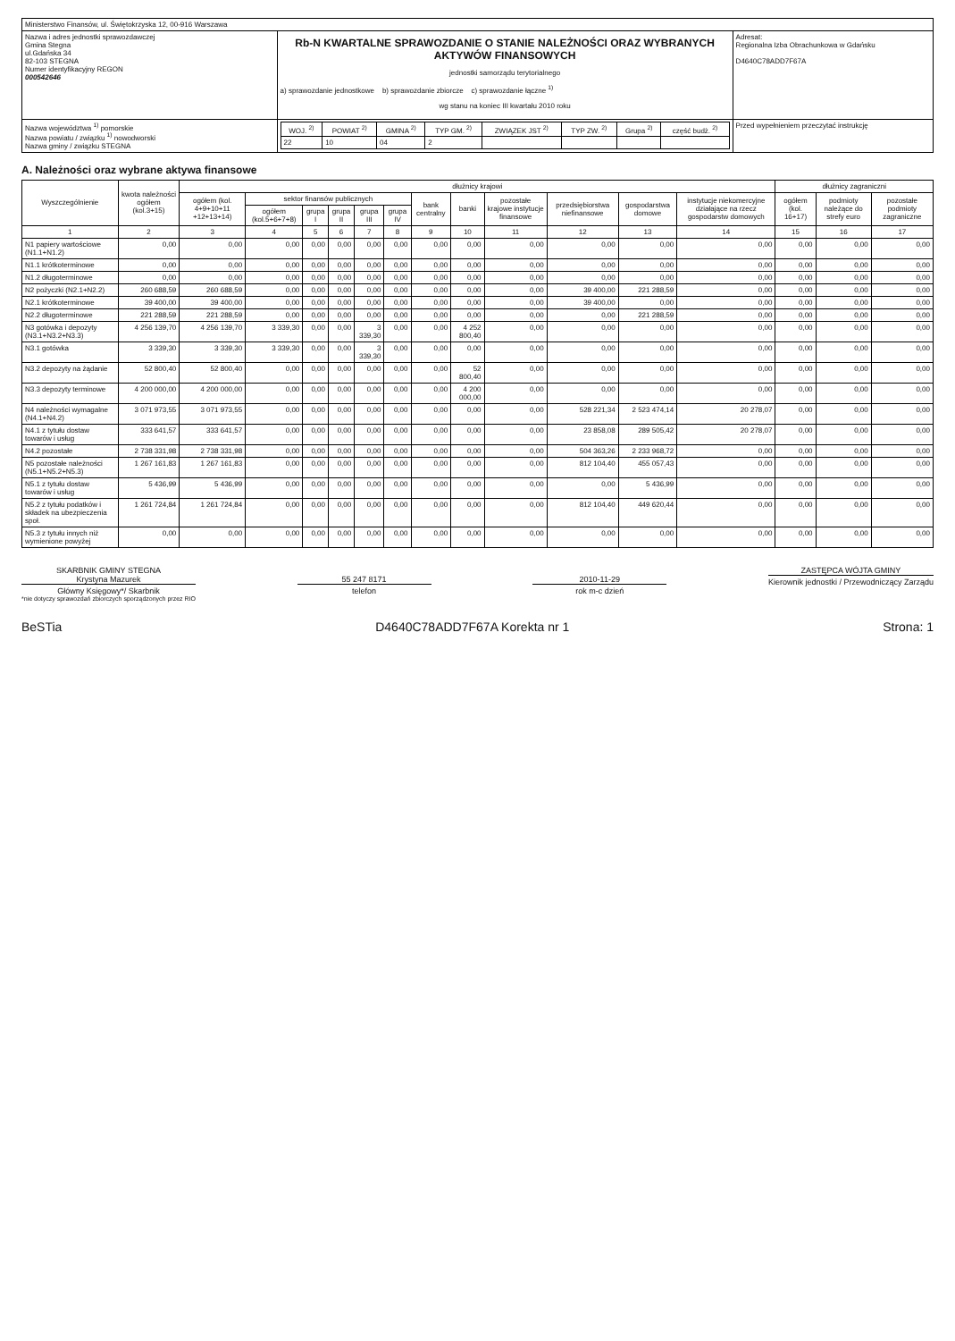| Ministerstwo Finansów, ul. Świętokrzyska 12, 00-916 Warszawa | | |
| Nazwa i adres jednostki sprawozdawczej Gmina Stegna ul.Gdańska 34 82-103 STEGNA Numer identyfikacyjny REGON 000542646 | Rb-N KWARTALNE SPRAWOZDANIE O STANIE NALEŻNOŚCI ORAZ WYBRANYCH AKTYWÓW FINANSOWYCH jednostki samorządu terytorialnego a) sprawozdanie jednostkowe b) sprawozdanie zbiorcze c) sprawozdanie łączne <sup>1)</sup> wg stanu na koniec III kwartału 2010 roku | Adresat: Regionalna Izba Obrachunkowa w Gdańsku D4640C78ADD7F67A |
| Nazwa województwa <sup>1)</sup> pomorskie Nazwa powiatu / związku <sup>1)</sup> nowodworski Nazwa gminy / związku STEGNA | / WOJ. <sup>2)</sup> / POWIAT <sup>2)</sup> / GMINA <sup>2)</sup> / TYP GM. <sup>2)</sup> / ZWIĄZEK JST <sup>2)</sup> / TYP ZW. <sup>2)</sup> / Grupa <sup>2)</sup> / część budż. <sup>2)</sup> / / --- / --- / --- / --- / --- / --- / --- / --- / / 22 / 10 / 04 / 2 / / / / / | Przed wypełnieniem przeczytać instrukcję |
A. Należności oraz wybrane aktywa finansowe
| Wyszczególnienie | kwota należności ogółem (kol.3+15) | dłużnicy krajowi | | | | | | | | | | | | dłużnicy zagraniczni | | |
| --- | --- | --- | --- | --- | --- | --- | --- | --- | --- | --- | --- | --- | --- | --- | --- | --- |
| | | ogółem (kol. 4+9+10+11 +12+13+14) | sektor finansów publicznych | | | | | bank centralny | banki | pozostałe krajowe instytucje finansowe | przedsiębiorstwa niefinansowe | gospodarstwa domowe | instytucje niekomercyjne działające na rzecz gospodarstw domowych | ogółem (kol. 16+17) | podmioty należące do strefy euro | pozostałe podmioty zagraniczne |
| | | | ogółem (kol.5+6+7+8) | grupa I | grupa II | grupa III | grupa IV | | | | | | | | | |
| 1 | 2 | 3 | 4 | 5 | 6 | 7 | 8 | 9 | 10 | 11 | 12 | 13 | 14 | 15 | 16 | 17 |
| N1 papiery wartościowe (N1.1+N1.2) | 0,00 | 0,00 | 0,00 | 0,00 | 0,00 | 0,00 | 0,00 | 0,00 | 0,00 | 0,00 | 0,00 | 0,00 | 0,00 | 0,00 | 0,00 | 0,00 |
| N1.1 krótkoterminowe | 0,00 | 0,00 | 0,00 | 0,00 | 0,00 | 0,00 | 0,00 | 0,00 | 0,00 | 0,00 | 0,00 | 0,00 | 0,00 | 0,00 | 0,00 | 0,00 |
| N1.2 długoterminowe | 0,00 | 0,00 | 0,00 | 0,00 | 0,00 | 0,00 | 0,00 | 0,00 | 0,00 | 0,00 | 0,00 | 0,00 | 0,00 | 0,00 | 0,00 | 0,00 |
| N2 pożyczki (N2.1+N2.2) | 260 688,59 | 260 688,59 | 0,00 | 0,00 | 0,00 | 0,00 | 0,00 | 0,00 | 0,00 | 0,00 | 39 400,00 | 221 288,59 | 0,00 | 0,00 | 0,00 | 0,00 |
| N2.1 krótkoterminowe | 39 400,00 | 39 400,00 | 0,00 | 0,00 | 0,00 | 0,00 | 0,00 | 0,00 | 0,00 | 0,00 | 39 400,00 | 0,00 | 0,00 | 0,00 | 0,00 | 0,00 |
| N2.2 długoterminowe | 221 288,59 | 221 288,59 | 0,00 | 0,00 | 0,00 | 0,00 | 0,00 | 0,00 | 0,00 | 0,00 | 0,00 | 221 288,59 | 0,00 | 0,00 | 0,00 | 0,00 |
| N3 gotówka i depozyty (N3.1+N3.2+N3.3) | 4 256 139,70 | 4 256 139,70 | 3 339,30 | 0,00 | 0,00 | 3 339,30 | 0,00 | 0,00 | 4 252 800,40 | 0,00 | 0,00 | 0,00 | 0,00 | 0,00 | 0,00 | 0,00 |
| N3.1 gotówka | 3 339,30 | 3 339,30 | 3 339,30 | 0,00 | 0,00 | 3 339,30 | 0,00 | 0,00 | 0,00 | 0,00 | 0,00 | 0,00 | 0,00 | 0,00 | 0,00 | 0,00 |
| N3.2 depozyty na żądanie | 52 800,40 | 52 800,40 | 0,00 | 0,00 | 0,00 | 0,00 | 0,00 | 0,00 | 52 800,40 | 0,00 | 0,00 | 0,00 | 0,00 | 0,00 | 0,00 | 0,00 |
| N3.3 depozyty terminowe | 4 200 000,00 | 4 200 000,00 | 0,00 | 0,00 | 0,00 | 0,00 | 0,00 | 0,00 | 4 200 000,00 | 0,00 | 0,00 | 0,00 | 0,00 | 0,00 | 0,00 | 0,00 |
| N4 należności wymagalne (N4.1+N4.2) | 3 071 973,55 | 3 071 973,55 | 0,00 | 0,00 | 0,00 | 0,00 | 0,00 | 0,00 | 0,00 | 0,00 | 528 221,34 | 2 523 474,14 | 20 278,07 | 0,00 | 0,00 | 0,00 |
| N4.1 z tytułu dostaw towarów i usług | 333 641,57 | 333 641,57 | 0,00 | 0,00 | 0,00 | 0,00 | 0,00 | 0,00 | 0,00 | 0,00 | 23 858,08 | 289 505,42 | 20 278,07 | 0,00 | 0,00 | 0,00 |
| N4.2 pozostałe | 2 738 331,98 | 2 738 331,98 | 0,00 | 0,00 | 0,00 | 0,00 | 0,00 | 0,00 | 0,00 | 0,00 | 504 363,26 | 2 233 968,72 | 0,00 | 0,00 | 0,00 | 0,00 |
| N5 pozostałe należności (N5.1+N5.2+N5.3) | 1 267 161,83 | 1 267 161,83 | 0,00 | 0,00 | 0,00 | 0,00 | 0,00 | 0,00 | 0,00 | 0,00 | 812 104,40 | 455 057,43 | 0,00 | 0,00 | 0,00 | 0,00 |
| N5.1 z tytułu dostaw towarów i usług | 5 436,99 | 5 436,99 | 0,00 | 0,00 | 0,00 | 0,00 | 0,00 | 0,00 | 0,00 | 0,00 | 0,00 | 5 436,99 | 0,00 | 0,00 | 0,00 | 0,00 |
| N5.2 z tytułu podatków i składek na ubezpieczenia społ. | 1 261 724,84 | 1 261 724,84 | 0,00 | 0,00 | 0,00 | 0,00 | 0,00 | 0,00 | 0,00 | 0,00 | 812 104,40 | 449 620,44 | 0,00 | 0,00 | 0,00 | 0,00 |
| N5.3 z tytułu innych niż wymienione powyżej | 0,00 | 0,00 | 0,00 | 0,00 | 0,00 | 0,00 | 0,00 | 0,00 | 0,00 | 0,00 | 0,00 | 0,00 | 0,00 | 0,00 | 0,00 | 0,00 |
SKARBNIK GMINY STEGNA
Krystyna Mazurek
Główny Księgowy*/ Skarbnik
*nie dotyczy sprawozdań zbiorczych sporządzonych przez RIO
55 247 8171
telefon
2010-11-29
rok m-c dzień
ZASTĘPCA WÓJTA GMINY
Kierownik jednostki / Przewodniczący Zarządu
BeSTia D4640C78ADD7F67A Korekta nr 1 Strona: 1